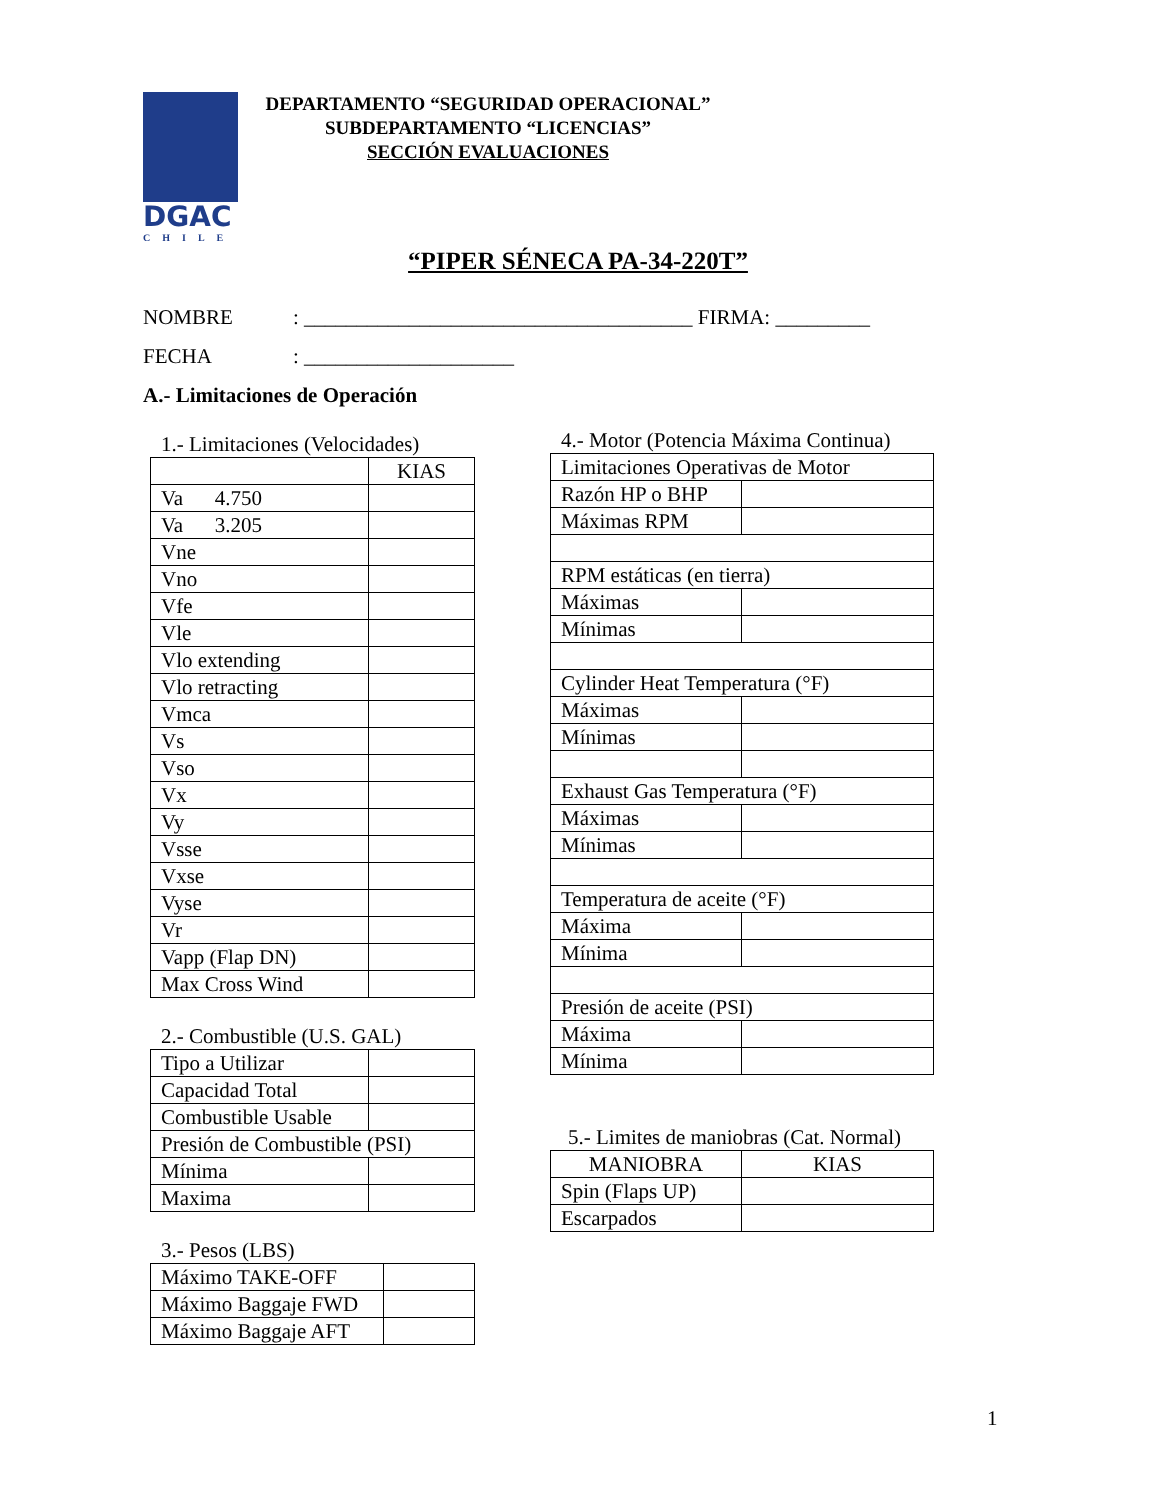DGAC
CHILE
DEPARTAMENTO “SEGURIDAD OPERACIONAL”
SUBDEPARTAMENTO “LICENCIAS”
SECCIÓN EVALUACIONES
“PIPER SÉNECA PA-34-220T”
NOMBRE: _____________________________________ FIRMA: _________
FECHA: ____________________
A.- Limitaciones de Operación
1.- Limitaciones (Velocidades)
| | KIAS |
| --- | --- |
| Va 4.750 | |
| Va 3.205 | |
| Vne | |
| Vno | |
| Vfe | |
| Vle | |
| Vlo extending | |
| Vlo retracting | |
| Vmca | |
| Vs | |
| Vso | |
| Vx | |
| Vy | |
| Vsse | |
| Vxse | |
| Vyse | |
| Vr | |
| Vapp (Flap DN) | |
| Max Cross Wind | |
2.- Combustible (U.S. GAL)
| Tipo a Utilizar | |
| Capacidad Total | |
| Combustible Usable | |
| Presión de Combustible (PSI) | |
| Mínima | |
| Maxima | |
3.- Pesos (LBS)
| Máximo TAKE-OFF | |
| Máximo Baggaje FWD | |
| Máximo Baggaje AFT | |
4.- Motor (Potencia Máxima Continua)
| Limitaciones Operativas de Motor | |
| Razón HP o BHP | |
| Máximas RPM | |
| RPM estáticas (en tierra) | |
| Máximas | |
| Mínimas | |
| Cylinder Heat Temperatura (°F) | |
| Máximas | |
| Mínimas | |
| Exhaust Gas Temperatura (°F) | |
| Máximas | |
| Mínimas | |
| Temperatura de aceite (°F) | |
| Máxima | |
| Mínima | |
| Presión de aceite (PSI) | |
| Máxima | |
| Mínima | |
5.- Limites de maniobras (Cat. Normal)
| MANIOBRA | KIAS |
| --- | --- |
| Spin (Flaps UP) | |
| Escarpados | |
1